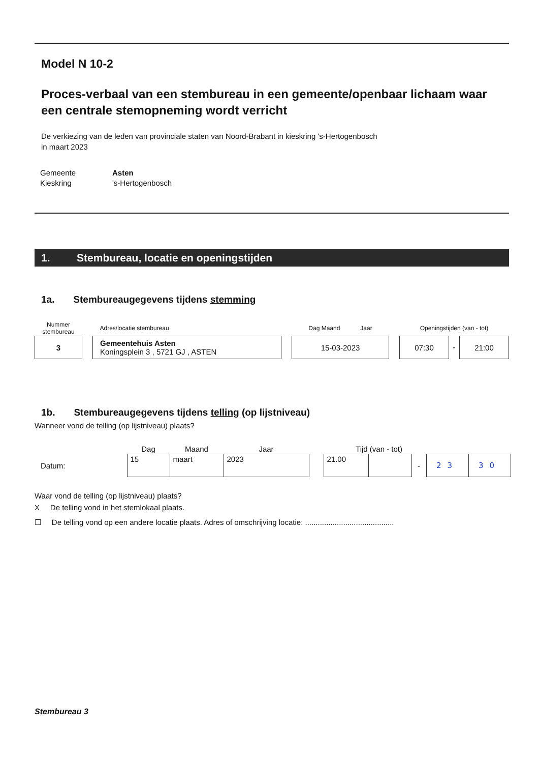Model N 10-2
Proces-verbaal van een stembureau in een gemeente/openbaar lichaam waar een centrale stemopneming wordt verricht
De verkiezing van de leden van provinciale staten van Noord-Brabant in kieskring 's-Hertogenbosch
in maart 2023
| Gemeente | Asten |
| Kieskring | 's-Hertogenbosch |
1. Stembureau, locatie en openingstijden
1a. Stembureaugegevens tijdens stemming
| Nummer stembureau | | Adres/locatie stembureau | | Dag Maand Jaar | | Openingstijden (van - tot) | | |
| 3 | | Gemeentehuis Asten Koningsplein 3 , 5721 GJ , ASTEN | | 15-03-2023 | | 07:30 | - | 21:00 |
1b. Stembureaugegevens tijdens telling (op lijstniveau)
Wanneer vond de telling (op lijstniveau) plaats?
| | Dag | Maand | Jaar | | Tijd (van - tot) | | | | |
| Datum: | 15 | maart | 2023 | | 21.00 | | - | 23 | 30 |
Waar vond de telling (op lijstniveau) plaats?
X De telling vond in het stemlokaal plaats.
☐ De telling vond op een andere locatie plaats. Adres of omschrijving locatie: ..........................................
Stembureau 3